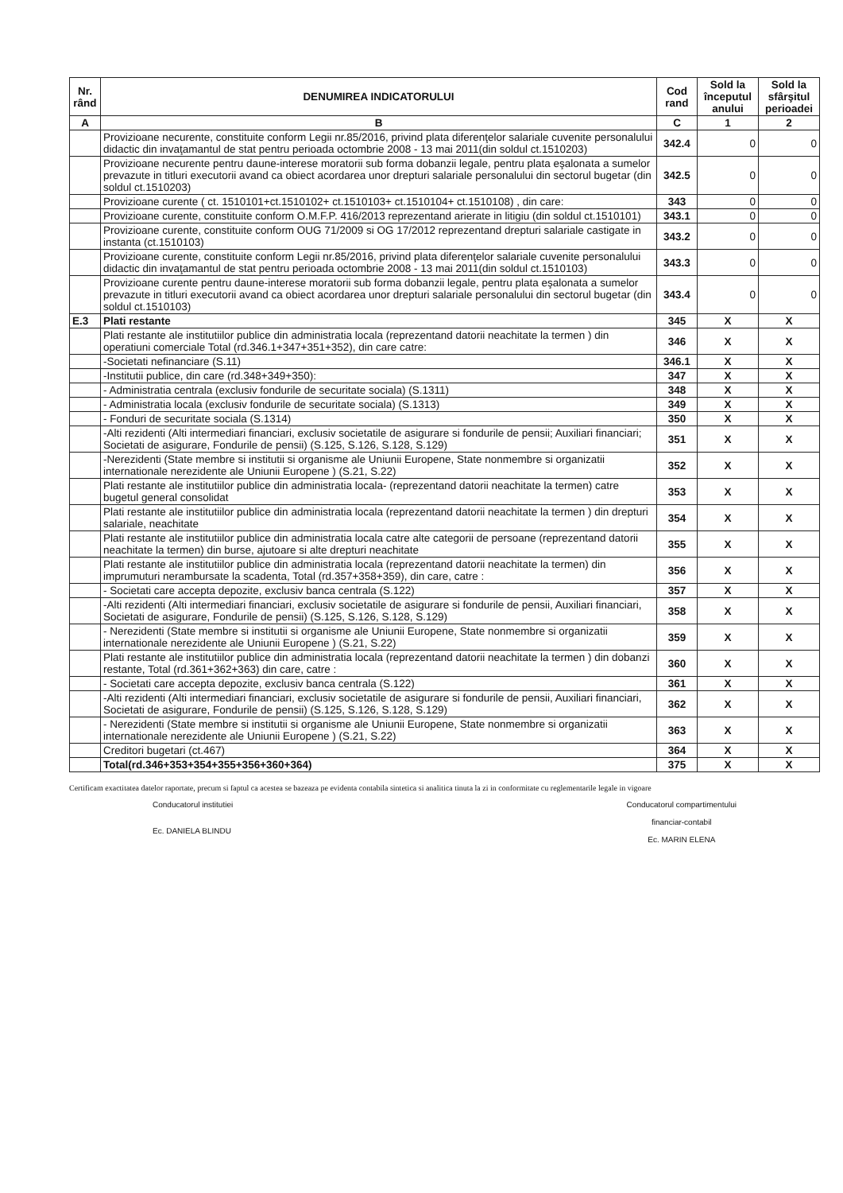| Nr. rând | DENUMIREA INDICATORULUI | Cod rand | Sold la începutul anului | Sold la sfârşitul perioadei |
| --- | --- | --- | --- | --- |
| A | B | C | 1 | 2 |
| | Provizioane necurente, constituite conform Legii nr.85/2016, privind plata diferenţelor salariale cuvenite personalului didactic din invaţamantul de stat pentru perioada octombrie 2008 - 13 mai 2011(din soldul ct.1510203) | 342.4 | 0 | 0 |
| | Provizioane necurente pentru daune-interese moratorii sub forma dobanzii legale, pentru plata eşalonata a sumelor prevazute in titluri executorii avand ca obiect acordarea unor drepturi salariale personalului din sectorul bugetar (din soldul ct.1510203) | 342.5 | 0 | 0 |
| | Provizioane curente ( ct. 1510101+ct.1510102+ ct.1510103+ ct.1510104+ ct.1510108) , din care: | 343 | 0 | 0 |
| | Provizioane curente, constituite conform O.M.F.P. 416/2013 reprezentand arierate in litigiu (din soldul ct.1510101) | 343.1 | 0 | 0 |
| | Provizioane curente, constituite conform OUG 71/2009 si OG 17/2012 reprezentand drepturi salariale castigate in instanta (ct.1510103) | 343.2 | 0 | 0 |
| | Provizioane curente, constituite conform Legii nr.85/2016, privind plata diferenţelor salariale cuvenite personalului didactic din invaţamantul de stat pentru perioada octombrie 2008 - 13 mai 2011(din soldul ct.1510103) | 343.3 | 0 | 0 |
| | Provizioane curente pentru daune-interese moratorii sub forma dobanzii legale, pentru plata eşalonata a sumelor prevazute in titluri executorii avand ca obiect acordarea unor drepturi salariale personalului din sectorul bugetar (din soldul ct.1510103) | 343.4 | 0 | 0 |
| E.3 | Plati restante | 345 | X | X |
| | Plati restante ale institutiilor publice din administratia locala (reprezentand datorii neachitate la termen ) din operatiuni comerciale Total (rd.346.1+347+351+352), din care catre: | 346 | X | X |
| | -Societati nefinanciare (S.11) | 346.1 | X | X |
| | -Institutii publice, din care (rd.348+349+350): | 347 | X | X |
| | - Administratia centrala (exclusiv fondurile de securitate sociala) (S.1311) | 348 | X | X |
| | - Administratia locala (exclusiv fondurile de securitate sociala) (S.1313) | 349 | X | X |
| | - Fonduri de securitate sociala (S.1314) | 350 | X | X |
| | -Alti rezidenti (Alti intermediari financiari, exclusiv societatile de asigurare si fondurile de pensii; Auxiliari financiari; Societati de asigurare, Fondurile de pensii) (S.125, S.126, S.128, S.129) | 351 | X | X |
| | -Nerezidenti (State membre si institutii si organisme ale Uniunii Europene, State nonmembre si organizatii internationale nerezidente ale Uniunii Europene ) (S.21, S.22) | 352 | X | X |
| | Plati restante ale institutiilor publice din administratia locala- (reprezentand datorii neachitate la termen) catre bugetul general consolidat | 353 | X | X |
| | Plati restante ale institutiilor publice din administratia locala (reprezentand datorii neachitate la termen ) din drepturi salariale, neachitate | 354 | X | X |
| | Plati restante ale institutiilor publice din administratia locala catre alte categorii de persoane (reprezentand datorii neachitate la termen) din burse, ajutoare si alte drepturi neachitate | 355 | X | X |
| | Plati restante ale institutiilor publice din administratia locala (reprezentand datorii neachitate la termen) din imprumuturi nerambursate la scadenta, Total (rd.357+358+359), din care, catre : | 356 | X | X |
| | - Societati care accepta depozite, exclusiv banca centrala (S.122) | 357 | X | X |
| | -Alti rezidenti (Alti intermediari financiari, exclusiv societatile de asigurare si fondurile de pensii, Auxiliari financiari, Societati de asigurare, Fondurile de pensii) (S.125, S.126, S.128, S.129) | 358 | X | X |
| | - Nerezidenti (State membre si institutii si organisme ale Uniunii Europene, State nonmembre si organizatii internationale nerezidente ale Uniunii Europene ) (S.21, S.22) | 359 | X | X |
| | Plati restante ale institutiilor publice din administratia locala (reprezentand datorii neachitate la termen ) din dobanzi restante, Total (rd.361+362+363) din care, catre : | 360 | X | X |
| | - Societati care accepta depozite, exclusiv banca centrala (S.122) | 361 | X | X |
| | -Alti rezidenti (Alti intermediari financiari, exclusiv societatile de asigurare si fondurile de pensii, Auxiliari financiari, Societati de asigurare, Fondurile de pensii) (S.125, S.126, S.128, S.129) | 362 | X | X |
| | - Nerezidenti (State membre si institutii si organisme ale Uniunii Europene, State nonmembre si organizatii internationale nerezidente ale Uniunii Europene ) (S.21, S.22) | 363 | X | X |
| | Creditori bugetari (ct.467) | 364 | X | X |
| | Total(rd.346+353+354+355+356+360+364) | 375 | X | X |
Certificam exactitatea datelor raportate, precum si faptul ca acestea se bazeaza pe evidenta contabila sintetica si analitica tinuta la zi in conformitate cu reglementarile legale in vigoare
Conducatorul institutiei
Ec. DANIELA BLINDU
Conducatorul compartimentului
financiar-contabil
Ec. MARIN ELENA